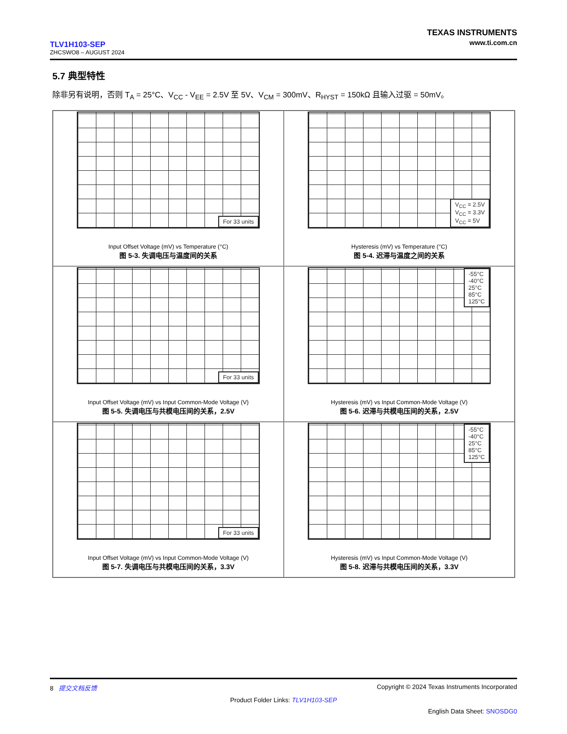TLV1H103-SEP
ZHCSWO8 – AUGUST 2024
TEXAS INSTRUMENTS
www.ti.com.cn
5.7 典型特性
除非另有说明，否则 T<sub>A</sub> = 25°C、V<sub>CC</sub> - V<sub>EE</sub> = 2.5V 至 5V、V<sub>CM</sub> = 300mV、R<sub>HYST</sub> = 150kΩ 且输入过驱 = 50mV。
For 33 units
Input Offset Voltage (mV) vs Temperature (°C)
图 5-3. 失调电压与温度间的关系
V<sub>CC</sub> = 2.5V
V<sub>CC</sub> = 3.3V
V<sub>CC</sub> = 5V
Hysteresis (mV) vs Temperature (°C)
图 5-4. 迟滞与温度之间的关系
For 33 units
Input Offset Voltage (mV) vs Input Common-Mode Voltage (V)
图 5-5. 失调电压与共模电压间的关系，2.5V
-55°C
-40°C
25°C
85°C
125°C
Hysteresis (mV) vs Input Common-Mode Voltage (V)
图 5-6. 迟滞与共模电压间的关系，2.5V
For 33 units
Input Offset Voltage (mV) vs Input Common-Mode Voltage (V)
图 5-7. 失调电压与共模电压间的关系，3.3V
-55°C
-40°C
25°C
85°C
125°C
Hysteresis (mV) vs Input Common-Mode Voltage (V)
图 5-8. 迟滞与共模电压间的关系，3.3V
8 提交文档反馈 Copyright © 2024 Texas Instruments Incorporated
Product Folder Links: TLV1H103-SEP
English Data Sheet: SNOSDG0